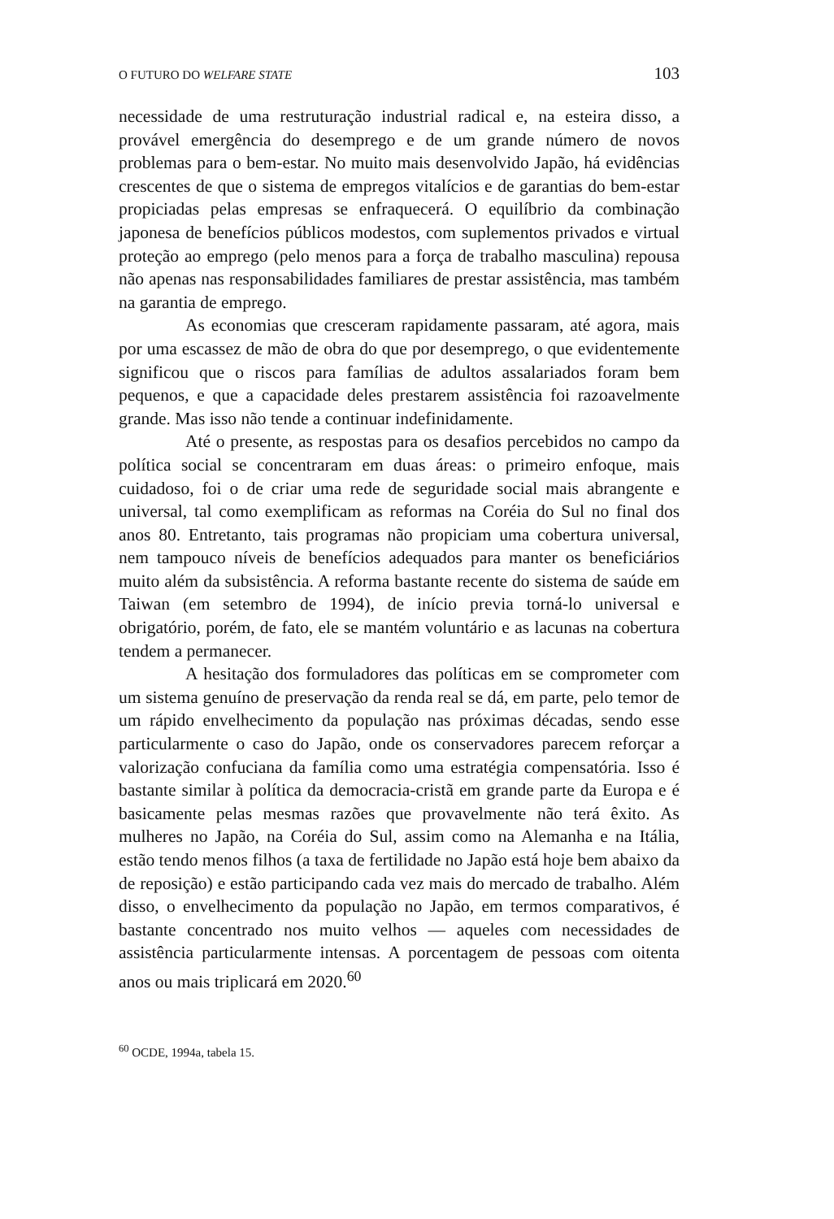O FUTURO DO WELFARE STATE 103
necessidade de uma restruturação industrial radical e, na esteira disso, a provável emergência do desemprego e de um grande número de novos problemas para o bem-estar. No muito mais desenvolvido Japão, há evidências crescentes de que o sistema de empregos vitalícios e de garantias do bem-estar propiciadas pelas empresas se enfraquecerá. O equilíbrio da combinação japonesa de benefícios públicos modestos, com suplementos privados e virtual proteção ao emprego (pelo menos para a força de trabalho masculina) repousa não apenas nas responsabilidades familiares de prestar assistência, mas também na garantia de emprego.
As economias que cresceram rapidamente passaram, até agora, mais por uma escassez de mão de obra do que por desemprego, o que evidentemente significou que o riscos para famílias de adultos assalariados foram bem pequenos, e que a capacidade deles prestarem assistência foi razoavelmente grande. Mas isso não tende a continuar indefinidamente.
Até o presente, as respostas para os desafios percebidos no campo da política social se concentraram em duas áreas: o primeiro enfoque, mais cuidadoso, foi o de criar uma rede de seguridade social mais abrangente e universal, tal como exemplificam as reformas na Coréia do Sul no final dos anos 80. Entretanto, tais programas não propiciam uma cobertura universal, nem tampouco níveis de benefícios adequados para manter os beneficiários muito além da subsistência. A reforma bastante recente do sistema de saúde em Taiwan (em setembro de 1994), de início previa torná-lo universal e obrigatório, porém, de fato, ele se mantém voluntário e as lacunas na cobertura tendem a permanecer.
A hesitação dos formuladores das políticas em se comprometer com um sistema genuíno de preservação da renda real se dá, em parte, pelo temor de um rápido envelhecimento da população nas próximas décadas, sendo esse particularmente o caso do Japão, onde os conservadores parecem reforçar a valorização confuciana da família como uma estratégia compensatória. Isso é bastante similar à política da democracia-cristã em grande parte da Europa e é basicamente pelas mesmas razões que provavelmente não terá êxito. As mulheres no Japão, na Coréia do Sul, assim como na Alemanha e na Itália, estão tendo menos filhos (a taxa de fertilidade no Japão está hoje bem abaixo da de reposição) e estão participando cada vez mais do mercado de trabalho. Além disso, o envelhecimento da população no Japão, em termos comparativos, é bastante concentrado nos muito velhos — aqueles com necessidades de assistência particularmente intensas. A porcentagem de pessoas com oitenta anos ou mais triplicará em 2020.<sup>60</sup>
<sup>60</sup> OCDE, 1994a, tabela 15.